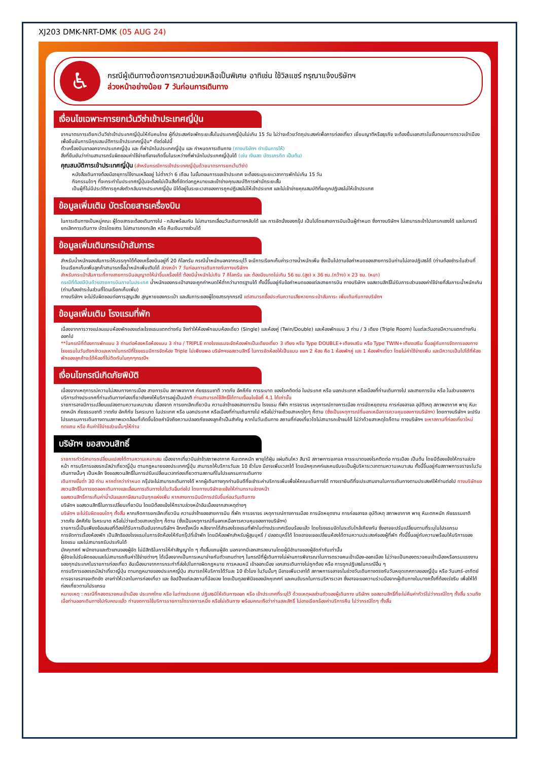XJ203 DMK-NRT-DMK (05 AUG 24)
♿
กรณีผู้เดินทางต้องการความช่วยเหลือเป็นพิเศษ อาทิเช่น ใช้วิลแชร์ กรุณาแจ้งบริษัทฯ
ล่วงหน้าอย่างน้อย 7 วันก่อนการเดินทาง
เงื่อนไขเฉพาะการยกเว้นวีซ่าเข้าประเทศญี่ปุ่น
จากมาตรการเดียกเว้นวีซ่าเข้าประเทศญี่ปุ่นให้กับคนไทย ผู้ที่ประสงค์จะพักระยะสั้นในประเทศญี่ปุ่นไม่เกิน 15 วัน ไม่ว่าจะด้วยวัตถุประสงค์เพื่อการท่องเที่ยว เยี่ยมญาติหรือธุรกิจ จะต้องยื่นเอกสารในขั้นตอนการตรวจเข้าเมือง เพื่อยืนยันการมีคุณสมบัติการเข้าประเทศญี่ปุ่น* ดังต่อไปนี้
ตั๋วเครื่องบินขาออกจากประเทศญี่ปุ่น และ ที่พำนักในประเทศญี่ปุ่น และ กำหนดการเดินทาง (ทางบริษัทฯ ดำเนินการให้)
สิ่งที่ยืนยันว่าท่านสามารถรับผิดชอบค่าใช้จ่ายที่อาจเกิดขึ้นในระหว่างที่พำนักในประเทศญี่ปุ่นได้ (เช่น เงินสด บัตรเครดิต เป็นต้น)
คุณสมบัติการเข้าประเทศญี่ปุ่น (สำหรับกรณีการเข้าประเทศญี่ปุ่นด้วยมาตรการยกเว้นวีซ่า)
หนังสือเดินทางต้องมีอายุการใช้งานเหลืออยู่ ไม่ต่ำกว่า 6 เดือน ในขั้นตอนการขอเข้าประเทศ จะต้องระบุระยะเวลาการพักไม่เกิน 15 วัน
กิจกรรมใดๆ ที่จะกระทำในประเทศญี่ปุ่นจะต้องไม่เป็นสิ่งที่ขัดต่อกฎหมายและเข้าข่ายคุณสมบัติการพำนักระยะสั้น
เป็นผู้ที่ไม่มีประวัติการถูกส่งตัวกลับจากประเทศญี่ปุ่น มิได้อยู่ในระยะเวลาของการถูกปฏิเสธไม่ให้เข้าประเทศ และไม่เข้าข่ายคุณสมบัติที่จะถูกปฏิเสธไม่ให้เข้าประเทศ
ข้อมูลเพิ่มเติม บัตรโดยสารเครื่องบิน
ในการเดินทางเป็นหมู่คณะ ผู้โดยสารจะต้องเดินทางไป - กลับพร้อมกัน ไม่สามารถเลื่อนวันเดินทางกลับได้ และ การจัดนั่งของกรุ๊ป เป็นไปโดยสายการบินเป็นผู้กำหนด ซึ่งทางบริษัทฯ ไม่สามารถเข้าไปแทรกแซงได้ และในกรณียกเลิกการเดินทาง บัตรโดยสาร ไม่สามารถยกเลิก หรือ คืนเงินบางส่วนได้
ข้อมูลเพิ่มเติมกระเป๋าสัมภาระ
สำหรับน้ำหนักของสัมภาระให้บรรทุกใต้ท้องเครื่องบินอยู่ที่ 20 กิโลกรัม กรณีน้ำหนักนอกจากระบุไว้ จะมีการเรียกเก็บค่าระวางน้ำหนักเพิ่ม ซึ่งเป็นไปตามข้อกำหนดของสายการบินท่านไม่อาจปฏิเสธได้ (ท่านต้องชำระในส่วนที่โดนเรียกเก็บเพิ่มลูกค้าสามารถซื้อน้ำหนักเพิ่มเติมได้ ล่วงหน้า 7 วันก่อนการเดินทางกับทางบริษัทฯ
สำหรับกระเป๋าสัมภาระที่ทางสายการบินอนุญาตให้นำขึ้นเครื่องได้ ต้องมีน้ำหนักไม่เกิน 7 กิโลกรัม และ ต้องมีขนาดไม่เกิน 56 ซม.(สูง) x 36 ซม.(กว้าง) x 23 ซม. (หนา)
กรณีที่ต้องมีบินด้วยสายการบินภายในประเทศ น้ำหนักของกระเป๋าอาจจะถูกกำหนดให้ต่ำกว่ามาตรฐานได้ ทั้งนี้ขึ้นอยู่กับข้อกำหนดของแต่ละสายการบิน ทางบริษัทฯ ขอสงวนสิทธิ์ไม่รับภาระส่วนของค่าใช้จ่ายที่สัมภาระน้ำหนักเกิน (ท่านต้องชำระในส่วนที่โดนเรียกเก็บเพิ่ม)
ทางบริษัทฯ จะไม่รับผิดชอบต่อการสูญเสีย สูญหายของกระเป๋า และสัมภาระของผู้โดยสารทุกกรณี แต่สามารถซื้อประกันความเสียหายกระเป๋าสัมภาระ เพิ่มเติมกับทางบริษัทฯ
ข้อมูลเพิ่มเติม โรงแรมที่พัก
เนื่องจากการวางแปลนแบบห้องพักของแต่ละโรงแรมแตกต่างกัน จึงทำให้ห้องพักแบบห้องเดี่ยว (Single) และห้องคู่ (Twin/Double) และห้องพักแบบ 3 ท่าน / 3 เตียง (Triple Room) ในแต่ละวันอาจมีความแตกต่างกันออกไป
**ในกรณีที่ต้องการพักแบบ 3 ท่านต่อห้องหรือห้องแบบ 3 ท่าน / TRIPLE ทางโรงแรมจะจัดห้องพักเป็นเตียงเดี่ยว 3 เตียง หรือ Type DOUBLE+เตียงเสริม หรือ Type TWIN+เตียงเสริม ขึ้นอยู่กับการจัดการของทางโรงแรมในวันดังกล่าวและหากในกรณีที่โรงแรมมีการจัดห้อง Triple ไม่เพียงพอ บริษัทฯขอสงวนสิทธิ์ ในการจัดห้องให้เป็นแบบ แยก 2 ห้อง คือ 1 ห้องพักคู่ และ 1 ห้องพักเดี่ยว โดยไม่ค่าใช้จ่ายเพิ่ม และมีความเป็นไปได้ที่ห้องพักของลูกค้าจะได้ห้องที่ไม่ติดกันในทุกๆกรณีฯ
เงื่อนไขกรณีเกิดภัยพิบัติ
เนื่องจากเหตุการณ์ความไม่สงบทางการเมือง สายการบิน สภาพอากาศ ภัยธรรมชาติ วาตภัย อัคคีภัย การระบาด ของโรคติดต่อ ในประเทศ หรือ นอกประเทศ หรือเมืองที่ท่านเดินทางไป และสายการบิน หรือ ในส่วนของการบริการต่างประเทศที่ท่านเดินทางท่องเที่ยวยังคงให้บริการอยู่เป็นปกติ ท่านสามารถใช้สิทธิ์ได้ตามเงื่อนไขข้อที่ 4.1 ได้เท่านั้น
รายการอาจมีการเปลี่ยนแปลงตามความเหมาะสม เนื่องจาก การยกเลิกเที่ยวบิน ความล่าช้าของสายการบิน โรงแรม ที่พัก การจราจร เหตุการณ์ทางการเมือง การนัดหยุดงาน การก่อจลาจล อุบัติเหตุ สภาพอากาศ พายุ หิมะตกหนัก ภัยธรรมชาติ วาตภัย อัคคีภัย โรคระบาด ในประเทศ หรือ นอกประเทศ หรือเมืองที่ท่านเดินทางไป หรือไม่ว่าจะด้วยสาเหตุใดๆ ก็ตาม (ซึ่งเป็นเหตุการณ์ที่นอกเหนือการควบคุมของทางบริษัทฯ) โดยทางบริษัทฯ จะปรับโปรแกรมการเดินทางตามสภาพแวดล้อมที่เกิดขึ้นโดยคำนึงถึงความปลอดภัยของลูกค้าเป็นสำคัญ หากในวันเดินทาง สถานที่ท่องเที่ยวใดไม่สามารถเข้าชมได้ ไม่ว่าด้วยสาเหตุใดก็ตาม ทางบริษัทฯ จะหาสถานที่ท่องเที่ยวใหม่ทดแทน หรือ คืนค่าใช้จ่ายส่วนนั้นๆให้ท่าน
บริษัทฯ ขอสงวนสิทธิ์
รายการทัวร์สามารถปลี่ยนแปลงได้ตามความเหมาะสม เนื่องจากเที่ยวบินล่าช้าสภาพอากาศ หิมะตกหนัก พายุได้ฝุ่น แผ่นดินไหว สึนามิ สภาพการจลาจล การระบาดของโรคติดต่อ การเมือง เป็นต้น โดยมีต้องแจ้งให้ทราบล่วงหน้า การบริการของรถบัสนำเที่ยวญี่ปุ่น ตามกฎหมายของประเทศญี่ปุ่น สามารถให้บริการวันละ 10 ชั่วโมง มีอาจเพิ่มเวลาได้ โดยมัคคุเทศก์และคนขับจะเป็นผู้บริหารเวลาตามความเหมาะสม ทั้งนี้ขึ้นอยู่กับสภาพการจราจรในวันเดินทางนั้นๆ เป็นหลัก จึงขอสงวนสิทธิ์ในการปรับเปลี่ยนเวลาท่องเที่ยวตามสถานที่ในโปรแกรมการเดินทาง
เดินทางขั้นต่ำ 30 ท่าน หากต่ำกว่ากำหนด กรุ๊ปจะไม่สามารถเดินทางได้ หากผู้เดินทางทุกท่านยินดีที่จะชำระค่าบริการเพิ่มเพื่อให้คณะเดินทางได้ ทางเรายินดีที่จะประสานงานในการเดินทางตามประสงค์ให้ท่านต่อไป ทางบริษัทขอสงวนสิทธิ์ในการงดออกเดินทางและเลื่อนการเดินทางไปในวันอื่นต่อไป โดยทางบริษัทจะแจ้งให้ท่านทราบล่วงหน้า
ขอสงวนสิทธิ์การเก็บค่าน้ำมันและภาษีสนามบินทุกแห่งเพิ่ม หากสายการบินมีการปรับขึ้นก่อนวันเดินทาง
บริษัทฯ ขอสงวนสิทธิ์ในการเปลี่ยนเที่ยวบิน โดยมิต้องแจ้งให้ทราบล่วงหน้าอันเนื่องจากสาเหตุต่างๆ
บริษัทฯ จะไม่รับผิดชอบใดๆ ทั้งสิ้น หากเกิดการยกเลิกเที่ยวบิน ความล่าช้าของสายการบิน ที่พัก การจราจร เหตุการณ์ทางการเมือง การนัดหยุดงาน การก่อจลาจล อุบัติเหตุ สภาพอากาศ พายุ หิมะตกหนัก ภัยธรรมชาติ วาตภัย อัคคีภัย โรคระบาด หรือไม่ว่าจะด้วยสาเหตุใดๆ ก็ตาม (ซึ่งเป็นเหตุการณ์ที่นอกเหนือการควบคุมของทางบริษัทฯ)
รายการนี้เป็นเพียงข้อเสนอที่ต้องได้รับการยืนยันจากบริษัทฯ อีกครั้งหนึ่ง หลังจากได้สำรองโรงแรมที่พักในต่างประเทศเรียบร้อยแล้ว โดยโรงแรมจัดในระดับใกล้เคียงกัน ซึ่งอาจจะปรับเปลี่ยนตามที่ระบุในโปรแกรม
การจัดการเรื่องห้องพัก เป็นสิทธิของโรงแรมในการจัดห้องให้กับกรุ๊ปที่เข้าพัก โดยมีห้องพักสำหรับผู้สูบบุหรี่ / ปลอดบุหรี่ได้ โดยอาจจะขอเปลี่ยนห้องได้ตามความประสงค์ของผู้ที่พัก ทั้งนี้ขึ้นอยู่กับความพร้อมให้บริการของโรงแรม และไม่สามารถรับประกันได้
มัคคุเทศก์ พนักงานและตัวแทนของผู้จัด ไม่มีสิทธิในการให้คำสัญญาใด ๆ ทั้งสิ้นแทนผู้จัด นอกจากมีเอกสารลงนามโดยผู้มีอำนาจของผู้จัดกำกับเท่านั้น
ผู้จัดจะไม่รับผิดชอบและไม่สามารถคืนค่าใช้จ่ายต่างๆ ได้เนื่องจากเป็นการเหมาจ่ายกับตัวแทนต่างๆ ในกรณีที่ผู้เดินทางไม่ผ่านการพิจารณาในการตรวจคนเข้าเมือง-ออกเมือง ไม่ว่าจะเป็นกองตรวจคนเข้าเมืองหรือกรมแรงงานของทุกประเทศในรายการท่องเที่ยว อันเนื่องมาจากการกระทำที่ส่อไปในทางผิดกฎหมาย การหลบหนี เข้าออกเมือง เอกสารเดินทางไม่ถูกต้อง หรือ การถูกปฏิเสธในกรณีอื่น ๆ
การบริการของรถบัสนำเที่ยวญี่ปุ่น ตามกฎหมายของประเทศญี่ปุ่น สามารถให้บริการได้วันละ 10 ชั่วโมง ในวันนั้นๆ มีอาจเพิ่มเวลาได้ สภาพการจลาจรในช่วงวันเดินทางตรงกับวันหยุดเทศกาลของญี่ปุ่น หรือ วันเสาร์-อาทิตย์ การจราจรอาจจะติดขัด อาจทำให้เวลาในการท่องเที่ยว และ ช้อปปิ้งแต่ละสถานที่น้อยลง โดยเป็นดุลยพินิจของมัคคุเทศก์ และคนขับรถในการบริหารเวลา ซึ่งอาจจะขอความร่วมมือจากผู้เดินทางในบางครั้งที่ต้องเร่งรีบ เพื่อให้ได้ท่องเที่ยวตามโปรแกรม
หมายเหตุ : กรณีที่กองตรวจคนเข้าเมือง ประเทศไทย หรือ ในต่างประเทศ ปฏิเสธมิให้เดินทางออก หรือ เข้าประเทศที่ระบุไว้ ด้วยเหตุผลส่วนตัวของผู้เดินทาง บริษัทฯ ขอสงวนสิทธิ์ที่จะไม่คืนค่าทัวร์ไม่ว่ากรณีใดๆ ทั้งสิ้น รวมถึง เมื่อท่านออกเดินทางไปกับคณะแล้ว ท่านงดการใช้บริการรายการใดรายการหนึ่ง หรือไม่เดินทาง พร้อมคณะถือว่าท่านสละสิทธิ์ ไม่อาจเรียกร้องค่าบริการคืน ไม่ว่ากรณีใดๆ ทั้งสิ้น